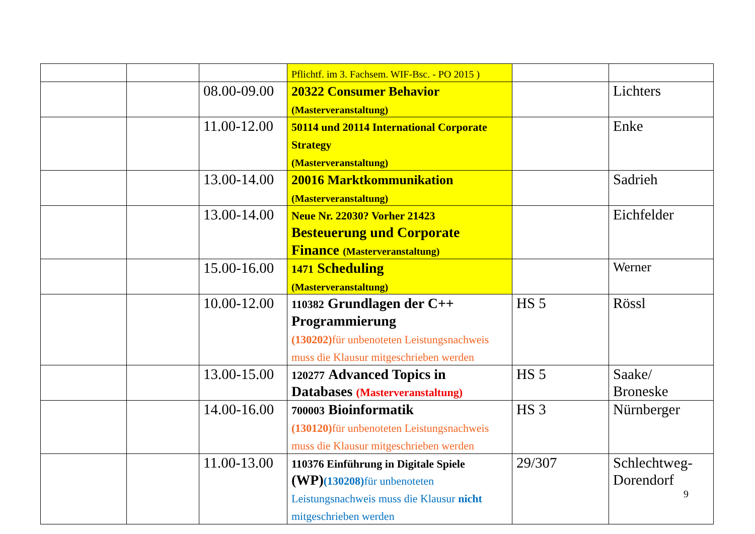| | | | Pflichtf. im 3. Fachsem. WIF-Bsc. - PO 2015 ) | | |
| | | 08.00-09.00 | 20322 Consumer Behavior (Masterveranstaltung) | | Lichters |
| | | 11.00-12.00 | 50114 und 20114 International Corporate Strategy (Masterveranstaltung) | | Enke |
| | | 13.00-14.00 | 20016 Marktkommunikation (Masterveranstaltung) | | Sadrieh |
| | | 13.00-14.00 | Neue Nr. 22030? Vorher 21423 Besteuerung und Corporate Finance (Masterveranstaltung) | | Eichfelder |
| | | 15.00-16.00 | 1471 Scheduling (Masterveranstaltung) | | Werner |
| | | 10.00-12.00 | 110382 Grundlagen der C++ Programmierung (130202) für unbenoteten Leistungsnachweis muss die Klausur mitgeschrieben werden | HS 5 | Rössl |
| | | 13.00-15.00 | 120277 Advanced Topics in Databases (Masterveranstaltung) | HS 5 | Saake/ Broneske |
| | | 14.00-16.00 | 700003 Bioinformatik (130120) für unbenoteten Leistungsnachweis muss die Klausur mitgeschrieben werden | HS 3 | Nürnberger |
| | | 11.00-13.00 | 110376 Einführung in Digitale Spiele (WP) (130208) für unbenoteten Leistungsnachweis muss die Klausur nicht mitgeschrieben werden | 29/307 | Schlechtweg-Dorendorf |
9